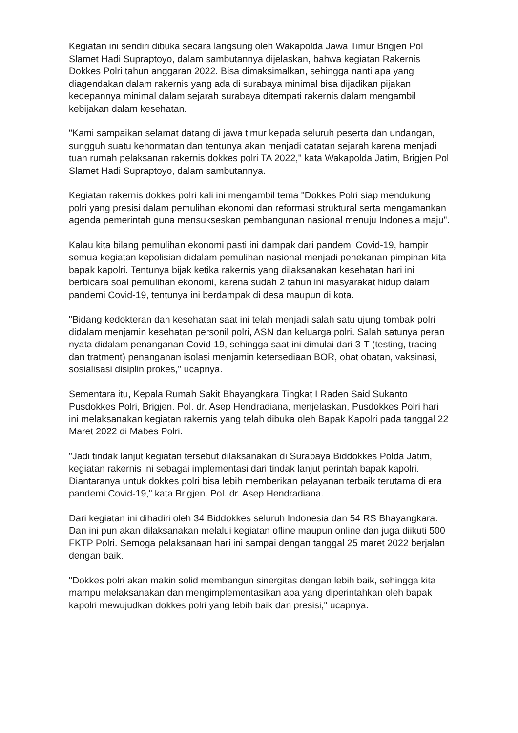Kegiatan ini sendiri dibuka secara langsung oleh Wakapolda Jawa Timur Brigjen Pol Slamet Hadi Supraptoyo, dalam sambutannya dijelaskan, bahwa kegiatan Rakernis Dokkes Polri tahun anggaran 2022. Bisa dimaksimalkan, sehingga nanti apa yang diagendakan dalam rakernis yang ada di surabaya minimal bisa dijadikan pijakan kedepannya minimal dalam sejarah surabaya ditempati rakernis dalam mengambil kebijakan dalam kesehatan.
"Kami sampaikan selamat datang di jawa timur kepada seluruh peserta dan undangan, sungguh suatu kehormatan dan tentunya akan menjadi catatan sejarah karena menjadi tuan rumah pelaksanan rakernis dokkes polri TA 2022," kata Wakapolda Jatim, Brigjen Pol Slamet Hadi Supraptoyo, dalam sambutannya.
Kegiatan rakernis dokkes polri kali ini mengambil tema "Dokkes Polri siap mendukung polri yang presisi dalam pemulihan ekonomi dan reformasi struktural serta mengamankan agenda pemerintah guna mensukseskan pembangunan nasional menuju Indonesia maju".
Kalau kita bilang pemulihan ekonomi pasti ini dampak dari pandemi Covid-19, hampir semua kegiatan kepolisian didalam pemulihan nasional menjadi penekanan pimpinan kita bapak kapolri. Tentunya bijak ketika rakernis yang dilaksanakan kesehatan hari ini berbicara soal pemulihan ekonomi, karena sudah 2 tahun ini masyarakat hidup dalam pandemi Covid-19, tentunya ini berdampak di desa maupun di kota.
"Bidang kedokteran dan kesehatan saat ini telah menjadi salah satu ujung tombak polri didalam menjamin kesehatan personil polri, ASN dan keluarga polri. Salah satunya peran nyata didalam penanganan Covid-19, sehingga saat ini dimulai dari 3-T (testing, tracing dan tratment) penanganan isolasi menjamin ketersediaan BOR, obat obatan, vaksinasi, sosialisasi disiplin prokes," ucapnya.
Sementara itu, Kepala Rumah Sakit Bhayangkara Tingkat I Raden Said Sukanto Pusdokkes Polri, Brigjen. Pol. dr. Asep Hendradiana, menjelaskan, Pusdokkes Polri hari ini melaksanakan kegiatan rakernis yang telah dibuka oleh Bapak Kapolri pada tanggal 22 Maret 2022 di Mabes Polri.
"Jadi tindak lanjut kegiatan tersebut dilaksanakan di Surabaya Biddokkes Polda Jatim, kegiatan rakernis ini sebagai implementasi dari tindak lanjut perintah bapak kapolri. Diantaranya untuk dokkes polri bisa lebih memberikan pelayanan terbaik terutama di era pandemi Covid-19," kata Brigjen. Pol. dr. Asep Hendradiana.
Dari kegiatan ini dihadiri oleh 34 Biddokkes seluruh Indonesia dan 54 RS Bhayangkara. Dan ini pun akan dilaksanakan melalui kegiatan ofline maupun online dan juga diikuti 500 FKTP Polri. Semoga pelaksanaan hari ini sampai dengan tanggal 25 maret 2022 berjalan dengan baik.
"Dokkes polri akan makin solid membangun sinergitas dengan lebih baik, sehingga kita mampu melaksanakan dan mengimplementasikan apa yang diperintahkan oleh bapak kapolri mewujudkan dokkes polri yang lebih baik dan presisi," ucapnya.